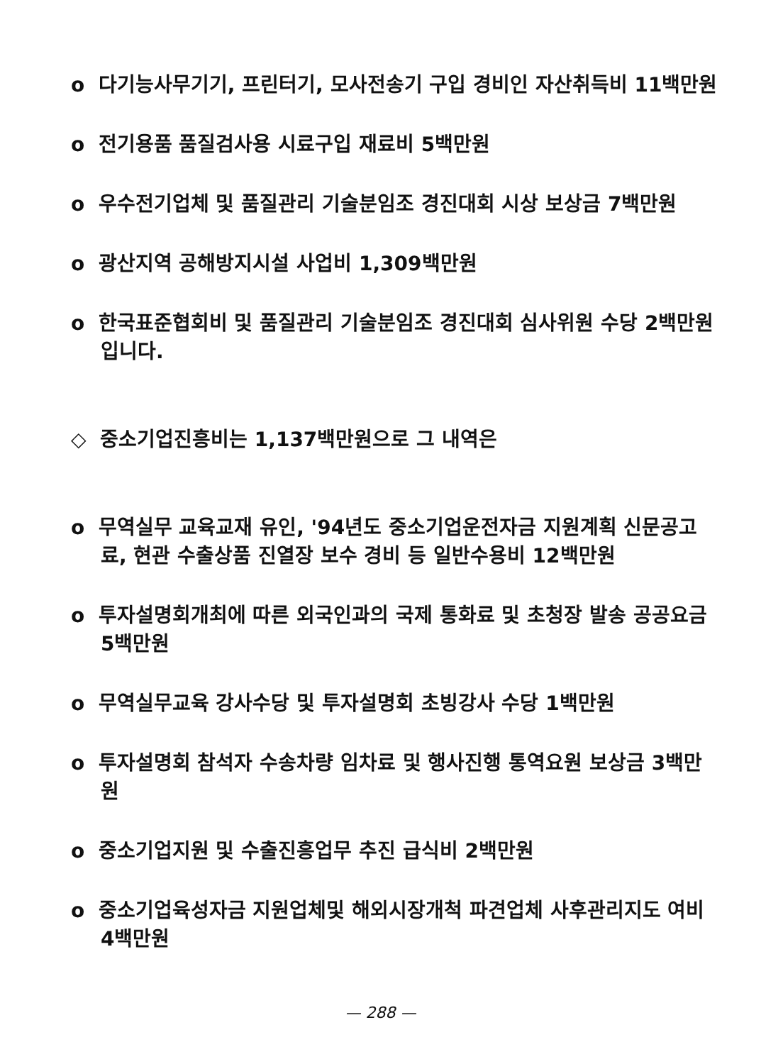o 다기능사무기기, 프린터기, 모사전송기 구입 경비인 자산취득비 11백만원
o 전기용품 품질검사용 시료구입 재료비 5백만원
o 우수전기업체 및 품질관리 기술분임조 경진대회 시상 보상금 7백만원
o 광산지역 공해방지시설 사업비 1,309백만원
o 한국표준협회비 및 품질관리 기술분임조 경진대회 심사위원 수당 2백만원 입니다.
◇ 중소기업진흥비는 1,137백만원으로 그 내역은
o 무역실무 교육교재 유인, '94년도 중소기업운전자금 지원계획 신문공고료, 현관 수출상품 진열장 보수 경비 등 일반수용비 12백만원
o 투자설명회개최에 따른 외국인과의 국제 통화료 및 초청장 발송 공공요금 5백만원
o 무역실무교육 강사수당 및 투자설명회 초빙강사 수당 1백만원
o 투자설명회 참석자 수송차량 임차료 및 행사진행 통역요원 보상금 3백만원
o 중소기업지원 및 수출진흥업무 추진 급식비 2백만원
o 중소기업육성자금 지원업체및 해외시장개척 파견업체 사후관리지도 여비 4백만원
— 288 —